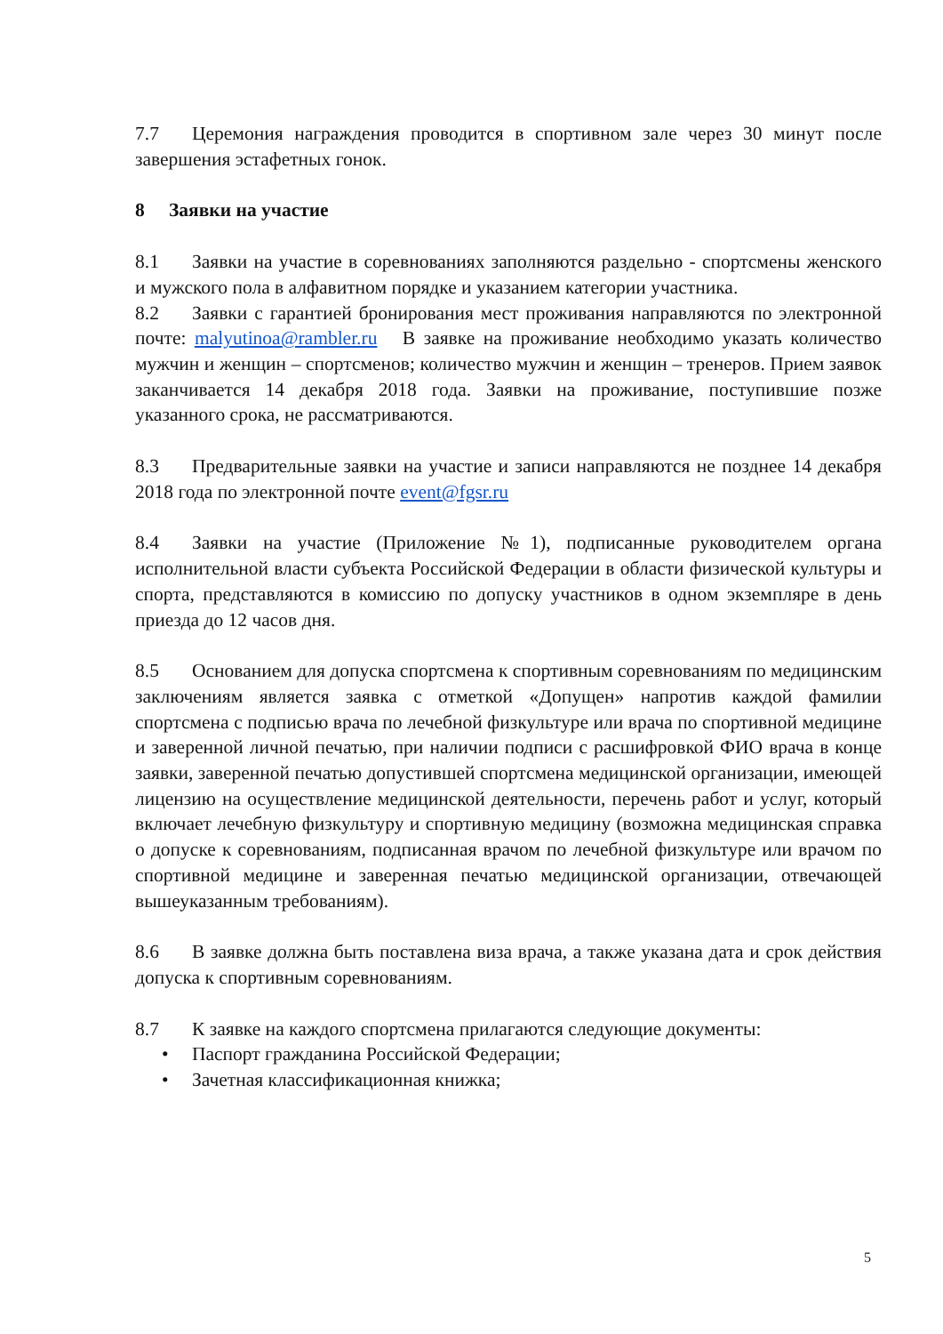7.7 Церемония награждения проводится в спортивном зале через 30 минут после завершения эстафетных гонок.
8 Заявки на участие
8.1 Заявки на участие в соревнованиях заполняются раздельно - спортсмены женского и мужского пола в алфавитном порядке и указанием категории участника.
8.2 Заявки с гарантией бронирования мест проживания направляются по электронной почте: malyutinoa@rambler.ru В заявке на проживание необходимо указать количество мужчин и женщин – спортсменов; количество мужчин и женщин – тренеров. Прием заявок заканчивается 14 декабря 2018 года. Заявки на проживание, поступившие позже указанного срока, не рассматриваются.
8.3 Предварительные заявки на участие и записи направляются не позднее 14 декабря 2018 года по электронной почте event@fgsr.ru
8.4 Заявки на участие (Приложение №1), подписанные руководителем органа исполнительной власти субъекта Российской Федерации в области физической культуры и спорта, представляются в комиссию по допуску участников в одном экземпляре в день приезда до 12 часов дня.
8.5 Основанием для допуска спортсмена к спортивным соревнованиям по медицинским заключениям является заявка с отметкой «Допущен» напротив каждой фамилии спортсмена с подписью врача по лечебной физкультуре или врача по спортивной медицине и заверенной личной печатью, при наличии подписи с расшифровкой ФИО врача в конце заявки, заверенной печатью допустившей спортсмена медицинской организации, имеющей лицензию на осуществление медицинской деятельности, перечень работ и услуг, который включает лечебную физкультуру и спортивную медицину (возможна медицинская справка о допуске к соревнованиям, подписанная врачом по лечебной физкультуре или врачом по спортивной медицине и заверенная печатью медицинской организации, отвечающей вышеуказанным требованиям).
8.6 В заявке должна быть поставлена виза врача, а также указана дата и срок действия допуска к спортивным соревнованиям.
8.7 К заявке на каждого спортсмена прилагаются следующие документы:
• Паспорт гражданина Российской Федерации;
• Зачетная классификационная книжка;
5